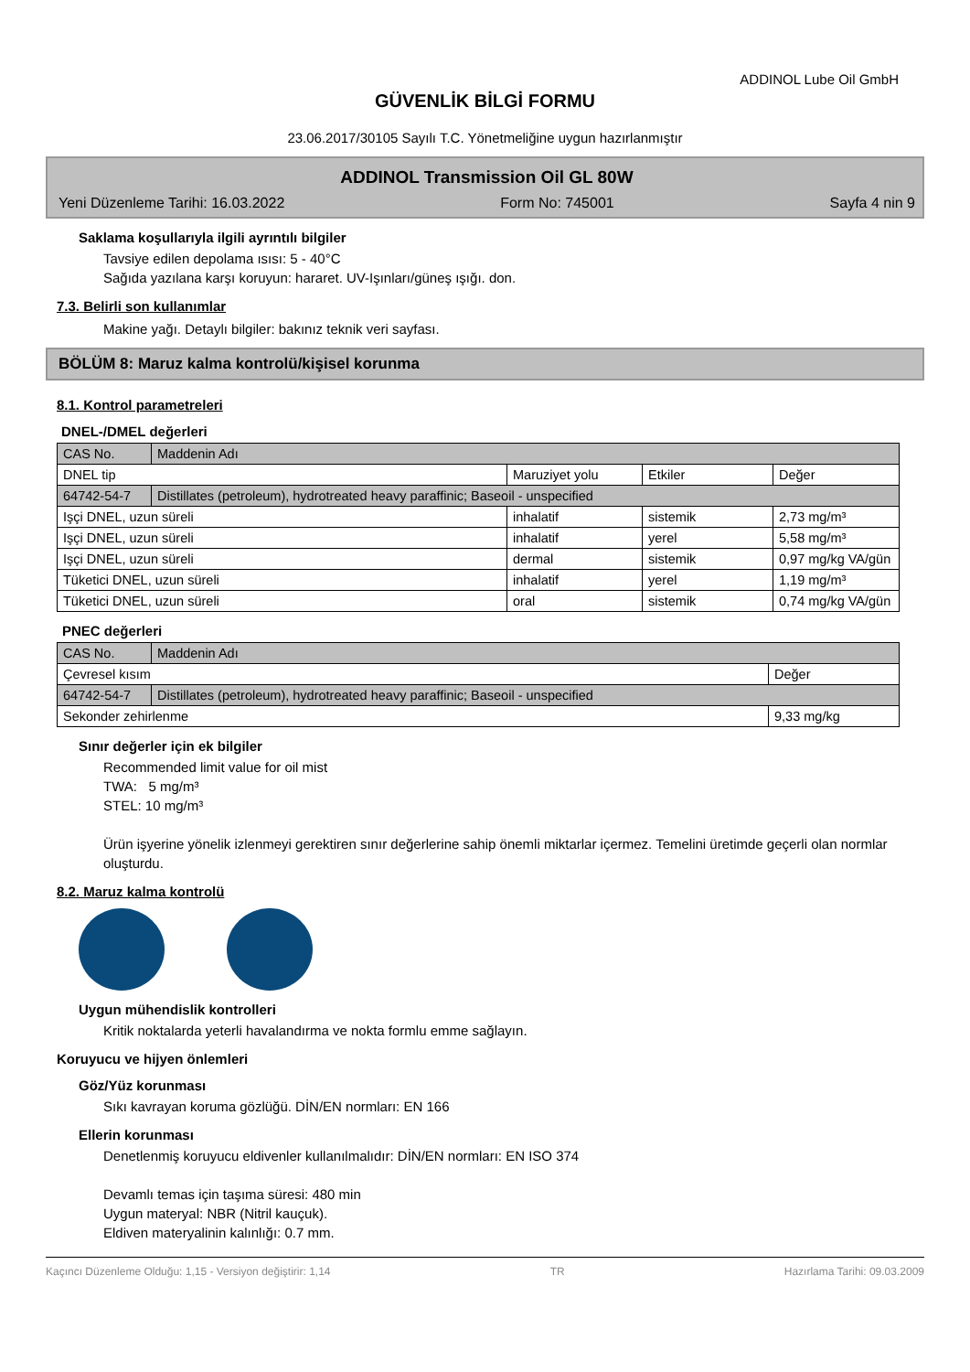ADDINOL Lube Oil GmbH
GÜVENLİK BİLGİ FORMU
23.06.2017/30105 Sayılı T.C. Yönetmeliğine uygun hazırlanmıştır
ADDINOL Transmission Oil GL 80W
Yeni Düzenleme Tarihi: 16.03.2022 Form No: 745001 Sayfa 4 nin 9
Saklama koşullarıyla ilgili ayrıntılı bilgiler
Tavsiye edilen depolama ısısı: 5 - 40°C
Sağıda yazılana karşı koruyun: hararet. UV-Işınları/güneş ışığı. don.
7.3. Belirli son kullanımlar
Makine yağı. Detaylı bilgiler: bakınız teknik veri sayfası.
BÖLÜM 8: Maruz kalma kontrolü/kişisel korunma
8.1. Kontrol parametreleri
DNEL-/DMEL değerleri
| CAS No. | Maddenin Adı | | | |
| DNEL tip | | Maruziyet yolu | Etkiler | Değer |
| 64742-54-7 | Distillates (petroleum), hydrotreated heavy paraffinic; Baseoil - unspecified | | | |
| Işçi DNEL, uzun süreli | | inhalatif | sistemik | 2,73 mg/m³ |
| Işçi DNEL, uzun süreli | | inhalatif | yerel | 5,58 mg/m³ |
| Işçi DNEL, uzun süreli | | dermal | sistemik | 0,97 mg/kg VA/gün |
| Tüketici DNEL, uzun süreli | | inhalatif | yerel | 1,19 mg/m³ |
| Tüketici DNEL, uzun süreli | | oral | sistemik | 0,74 mg/kg VA/gün |
PNEC değerleri
| CAS No. | Maddenin Adı | |
| Çevresel kısım | | Değer |
| 64742-54-7 | Distillates (petroleum), hydrotreated heavy paraffinic; Baseoil - unspecified | |
| Sekonder zehirlenme | | 9,33 mg/kg |
Sınır değerler için ek bilgiler
Recommended limit value for oil mist
TWA: 5 mg/m³
STEL: 10 mg/m³
Ürün işyerine yönelik izlenmeyi gerektiren sınır değerlerine sahip önemli miktarlar içermez. Temelini üretimde geçerli olan normlar oluşturdu.
8.2. Maruz kalma kontrolü
Uygun mühendislik kontrolleri
Kritik noktalarda yeterli havalandırma ve nokta formlu emme sağlayın.
Koruyucu ve hijyen önlemleri
Göz/Yüz korunması
Sıkı kavrayan koruma gözlüğü. DİN/EN normları: EN 166
Ellerin korunması
Denetlenmiş koruyucu eldivenler kullanılmalıdır: DİN/EN normları: EN ISO 374
Devamlı temas için taşıma süresi: 480 min
Uygun materyal: NBR (Nitril kauçuk).
Eldiven materyalinin kalınlığı: 0.7 mm.
Kaçıncı Düzenleme Olduğu: 1,15 - Versiyon değiştirir: 1,14 TR Hazırlama Tarihi: 09.03.2009